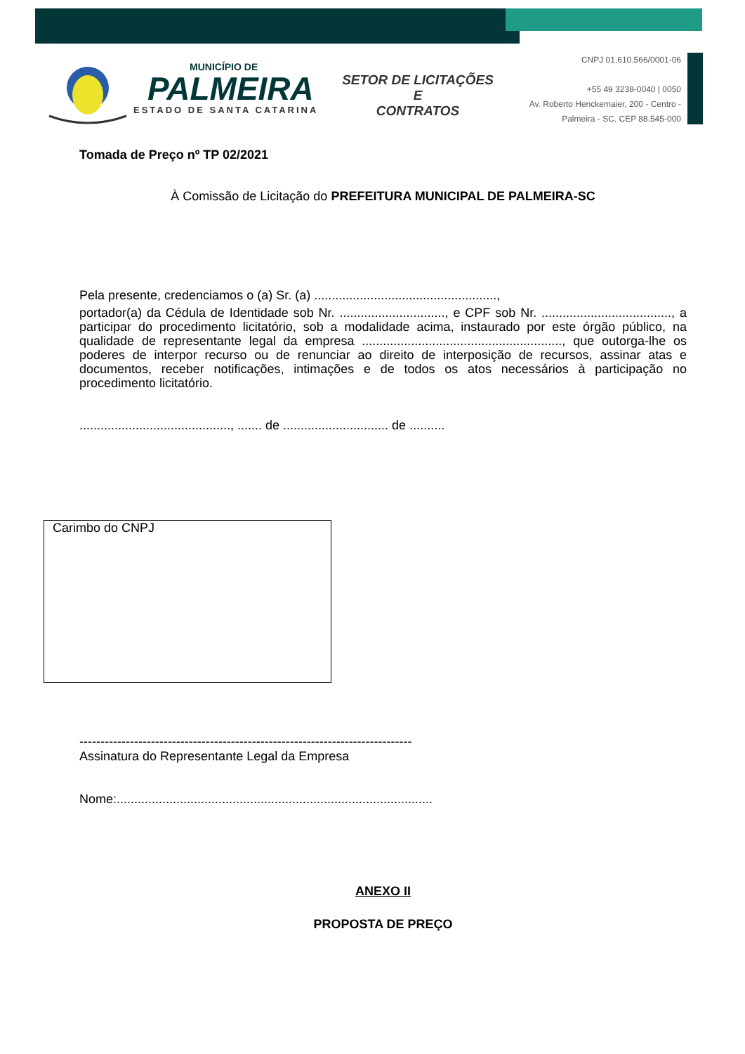MUNICÍPIO DE
PALMEIRA
ESTADO DE SANTA CATARINA
SETOR DE LICITAÇÕES E
CONTRATOS
CNPJ 01.610.566/0001-06
+55 49 3238-0040 | 0050
Av. Roberto Henckemaier, 200 - Centro -
Palmeira - SC. CEP 88.545-000
Tomada de Preço nº TP 02/2021
À Comissão de Licitação do PREFEITURA MUNICIPAL DE PALMEIRA-SC
Pela presente, credenciamos o (a) Sr. (a) ....................................................,
portador(a) da Cédula de Identidade sob Nr. .............................., e CPF sob Nr. ....................................., a participar do procedimento licitatório, sob a modalidade acima, instaurado por este órgão público, na qualidade de representante legal da empresa ........................................................., que outorga-lhe os poderes de interpor recurso ou de renunciar ao direito de interposição de recursos, assinar atas e documentos, receber notificações, intimações e de todos os atos necessários à participação no procedimento licitatório.
..........................................., ....... de .............................. de ..........
Carimbo do CNPJ
-------------------------------------------------------------------------------
Assinatura do Representante Legal da Empresa
Nome:..........................................................................................
ANEXO II
PROPOSTA DE PREÇO